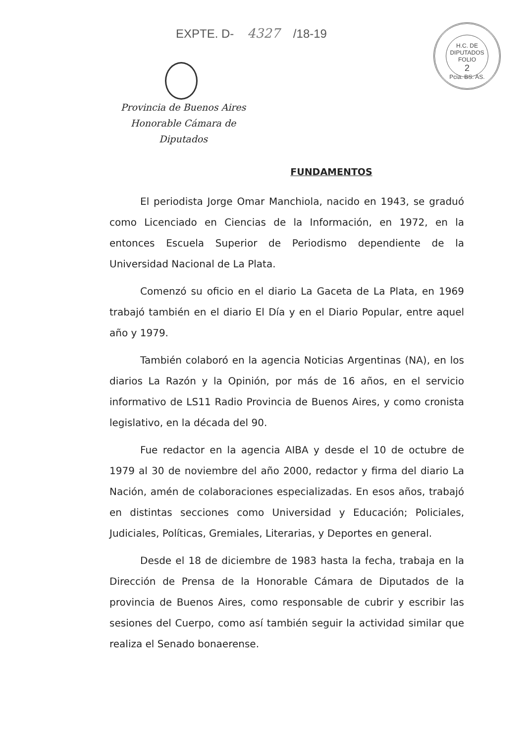EXPTE. D- 4327 /18-19
Provincia de Buenos Aires
Honorable Cámara de Diputados
H.C. DE DIPUTADOS
FOLIO
2
Pcia. BS. AS.
FUNDAMENTOS
El periodista Jorge Omar Manchiola, nacido en 1943, se graduó como Licenciado en Ciencias de la Información, en 1972, en la entonces Escuela Superior de Periodismo dependiente de la Universidad Nacional de La Plata.
Comenzó su oficio en el diario La Gaceta de La Plata, en 1969 trabajó también en el diario El Día y en el Diario Popular, entre aquel año y 1979.
También colaboró en la agencia Noticias Argentinas (NA), en los diarios La Razón y la Opinión, por más de 16 años, en el servicio informativo de LS11 Radio Provincia de Buenos Aires, y como cronista legislativo, en la década del 90.
Fue redactor en la agencia AIBA y desde el 10 de octubre de 1979 al 30 de noviembre del año 2000, redactor y firma del diario La Nación, amén de colaboraciones especializadas. En esos años, trabajó en distintas secciones como Universidad y Educación; Policiales, Judiciales, Políticas, Gremiales, Literarias, y Deportes en general.
Desde el 18 de diciembre de 1983 hasta la fecha, trabaja en la Dirección de Prensa de la Honorable Cámara de Diputados de la provincia de Buenos Aires, como responsable de cubrir y escribir las sesiones del Cuerpo, como así también seguir la actividad similar que realiza el Senado bonaerense.